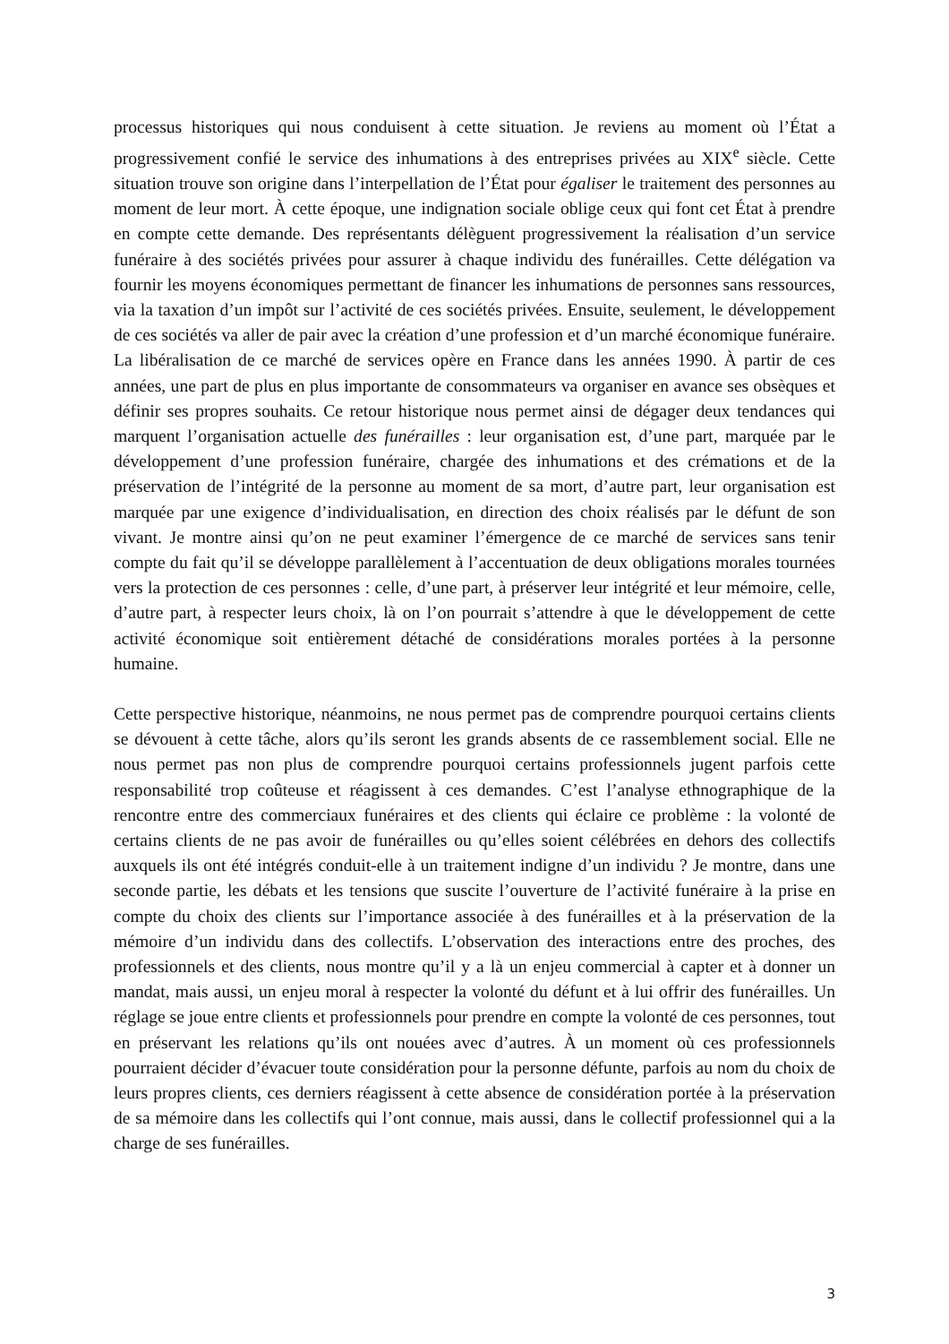processus historiques qui nous conduisent à cette situation. Je reviens au moment où l’État a progressivement confié le service des inhumations à des entreprises privées au XIX<sup>e</sup> siècle. Cette situation trouve son origine dans l’interpellation de l’État pour égaliser le traitement des personnes au moment de leur mort. À cette époque, une indignation sociale oblige ceux qui font cet État à prendre en compte cette demande. Des représentants délèguent progressivement la réalisation d’un service funéraire à des sociétés privées pour assurer à chaque individu des funérailles. Cette délégation va fournir les moyens économiques permettant de financer les inhumations de personnes sans ressources, via la taxation d’un impôt sur l’activité de ces sociétés privées. Ensuite, seulement, le développement de ces sociétés va aller de pair avec la création d’une profession et d’un marché économique funéraire. La libéralisation de ce marché de services opère en France dans les années 1990. À partir de ces années, une part de plus en plus importante de consommateurs va organiser en avance ses obsèques et définir ses propres souhaits. Ce retour historique nous permet ainsi de dégager deux tendances qui marquent l’organisation actuelle des funérailles : leur organisation est, d’une part, marquée par le développement d’une profession funéraire, chargée des inhumations et des crémations et de la préservation de l’intégrité de la personne au moment de sa mort, d’autre part, leur organisation est marquée par une exigence d’individualisation, en direction des choix réalisés par le défunt de son vivant. Je montre ainsi qu’on ne peut examiner l’émergence de ce marché de services sans tenir compte du fait qu’il se développe parallèlement à l’accentuation de deux obligations morales tournées vers la protection de ces personnes : celle, d’une part, à préserver leur intégrité et leur mémoire, celle, d’autre part, à respecter leurs choix, là on l’on pourrait s’attendre à que le développement de cette activité économique soit entièrement détaché de considérations morales portées à la personne humaine.
Cette perspective historique, néanmoins, ne nous permet pas de comprendre pourquoi certains clients se dévouent à cette tâche, alors qu’ils seront les grands absents de ce rassemblement social. Elle ne nous permet pas non plus de comprendre pourquoi certains professionnels jugent parfois cette responsabilité trop coûteuse et réagissent à ces demandes. C’est l’analyse ethnographique de la rencontre entre des commerciaux funéraires et des clients qui éclaire ce problème : la volonté de certains clients de ne pas avoir de funérailles ou qu’elles soient célébrées en dehors des collectifs auxquels ils ont été intégrés conduit-elle à un traitement indigne d’un individu ? Je montre, dans une seconde partie, les débats et les tensions que suscite l’ouverture de l’activité funéraire à la prise en compte du choix des clients sur l’importance associée à des funérailles et à la préservation de la mémoire d’un individu dans des collectifs. L’observation des interactions entre des proches, des professionnels et des clients, nous montre qu’il y a là un enjeu commercial à capter et à donner un mandat, mais aussi, un enjeu moral à respecter la volonté du défunt et à lui offrir des funérailles. Un réglage se joue entre clients et professionnels pour prendre en compte la volonté de ces personnes, tout en préservant les relations qu’ils ont nouées avec d’autres. À un moment où ces professionnels pourraient décider d’évacuer toute considération pour la personne défunte, parfois au nom du choix de leurs propres clients, ces derniers réagissent à cette absence de considération portée à la préservation de sa mémoire dans les collectifs qui l’ont connue, mais aussi, dans le collectif professionnel qui a la charge de ses funérailles.
3